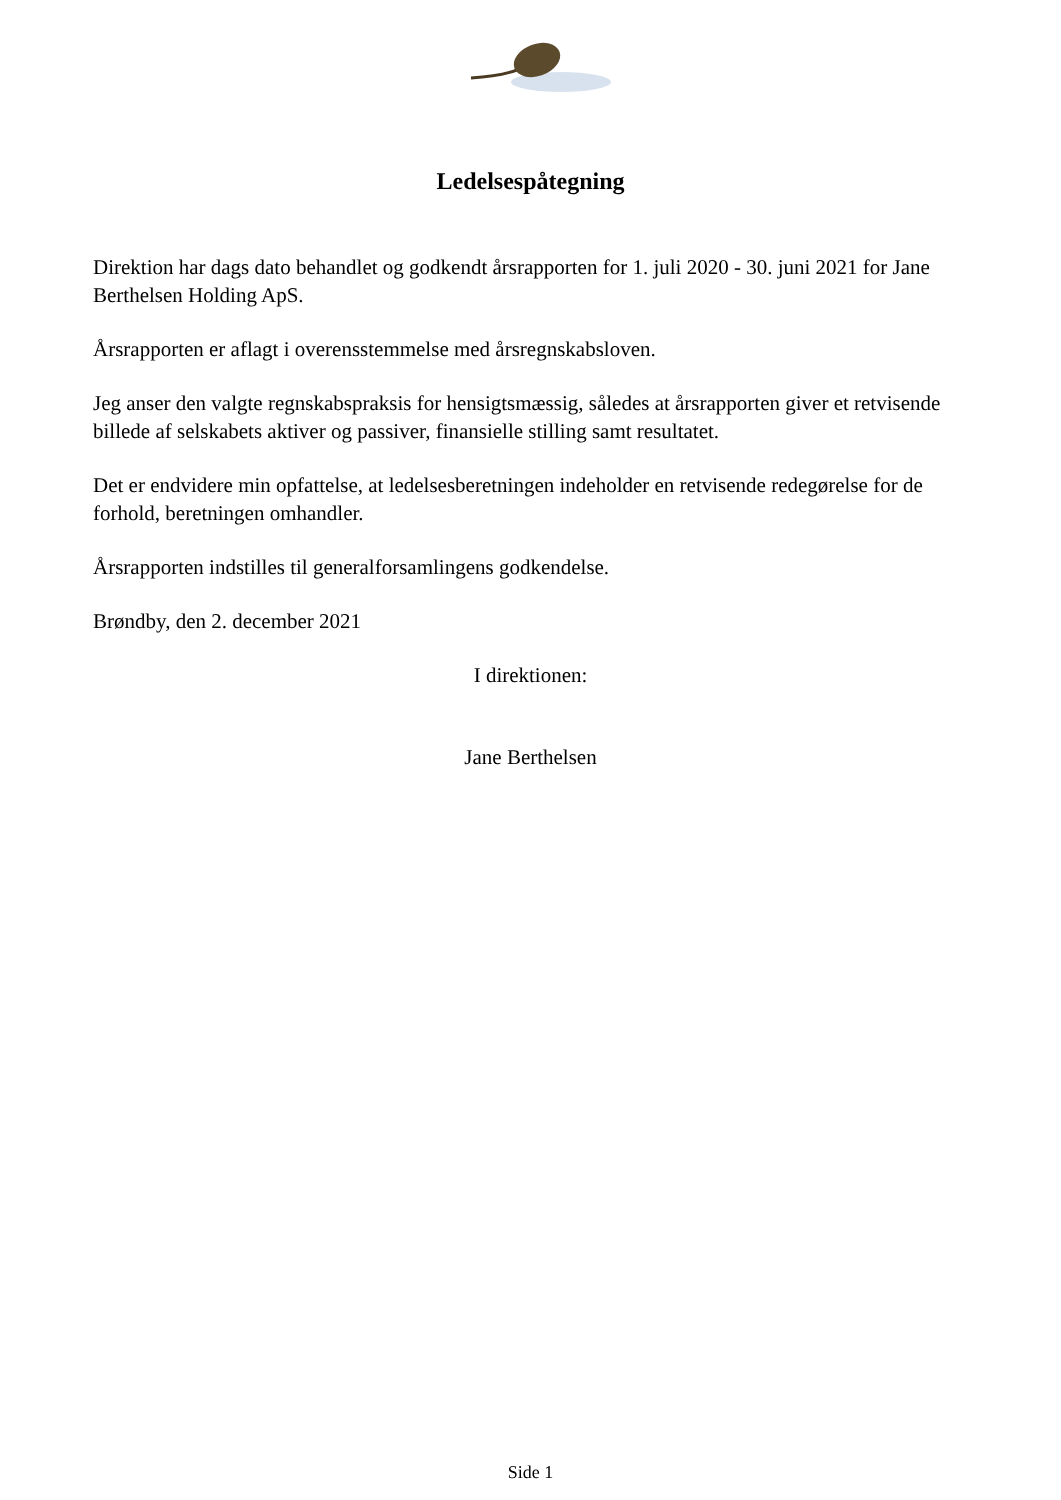Ledelsespåtegning
Direktion har dags dato behandlet og godkendt årsrapporten for 1. juli 2020 - 30. juni 2021 for Jane Berthelsen Holding ApS.
Årsrapporten er aflagt i overensstemmelse med årsregnskabsloven.
Jeg anser den valgte regnskabspraksis for hensigtsmæssig, således at årsrapporten giver et retvisende billede af selskabets aktiver og passiver, finansielle stilling samt resultatet.
Det er endvidere min opfattelse, at ledelsesberetningen indeholder en retvisende redegørelse for de forhold, beretningen omhandler.
Årsrapporten indstilles til generalforsamlingens godkendelse.
Brøndby, den 2. december 2021
I direktionen:
Jane Berthelsen
Side 1